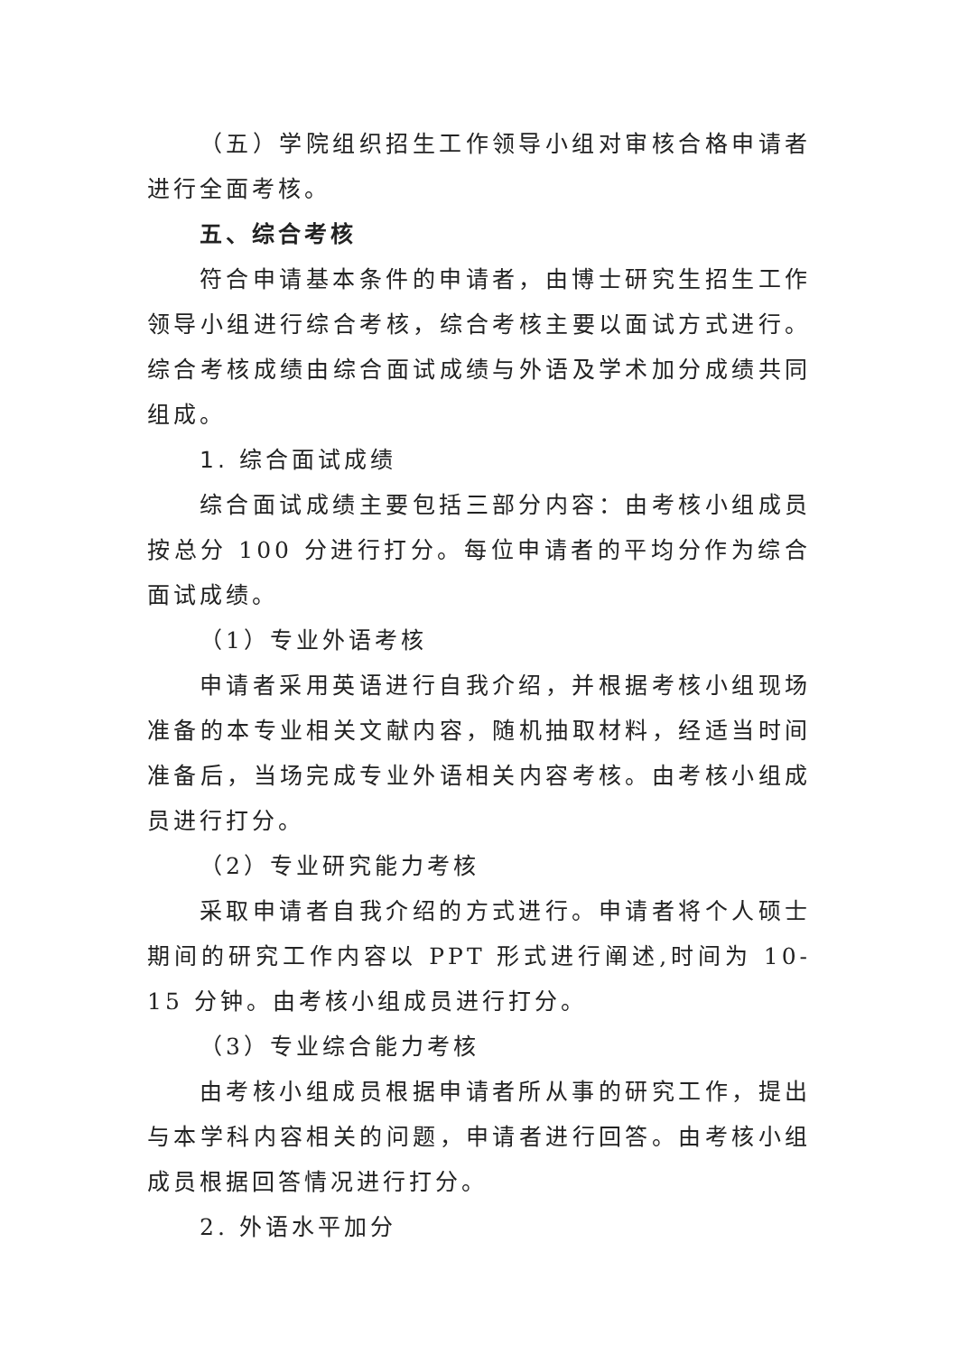（五）学院组织招生工作领导小组对审核合格申请者进行全面考核。
五、综合考核
符合申请基本条件的申请者，由博士研究生招生工作领导小组进行综合考核，综合考核主要以面试方式进行。综合考核成绩由综合面试成绩与外语及学术加分成绩共同组成。
1. 综合面试成绩
综合面试成绩主要包括三部分内容：由考核小组成员按总分 100 分进行打分。每位申请者的平均分作为综合面试成绩。
（1）专业外语考核
申请者采用英语进行自我介绍，并根据考核小组现场准备的本专业相关文献内容，随机抽取材料，经适当时间准备后，当场完成专业外语相关内容考核。由考核小组成员进行打分。
（2）专业研究能力考核
采取申请者自我介绍的方式进行。申请者将个人硕士期间的研究工作内容以 PPT 形式进行阐述,时间为 10-15 分钟。由考核小组成员进行打分。
（3）专业综合能力考核
由考核小组成员根据申请者所从事的研究工作，提出与本学科内容相关的问题，申请者进行回答。由考核小组成员根据回答情况进行打分。
2. 外语水平加分